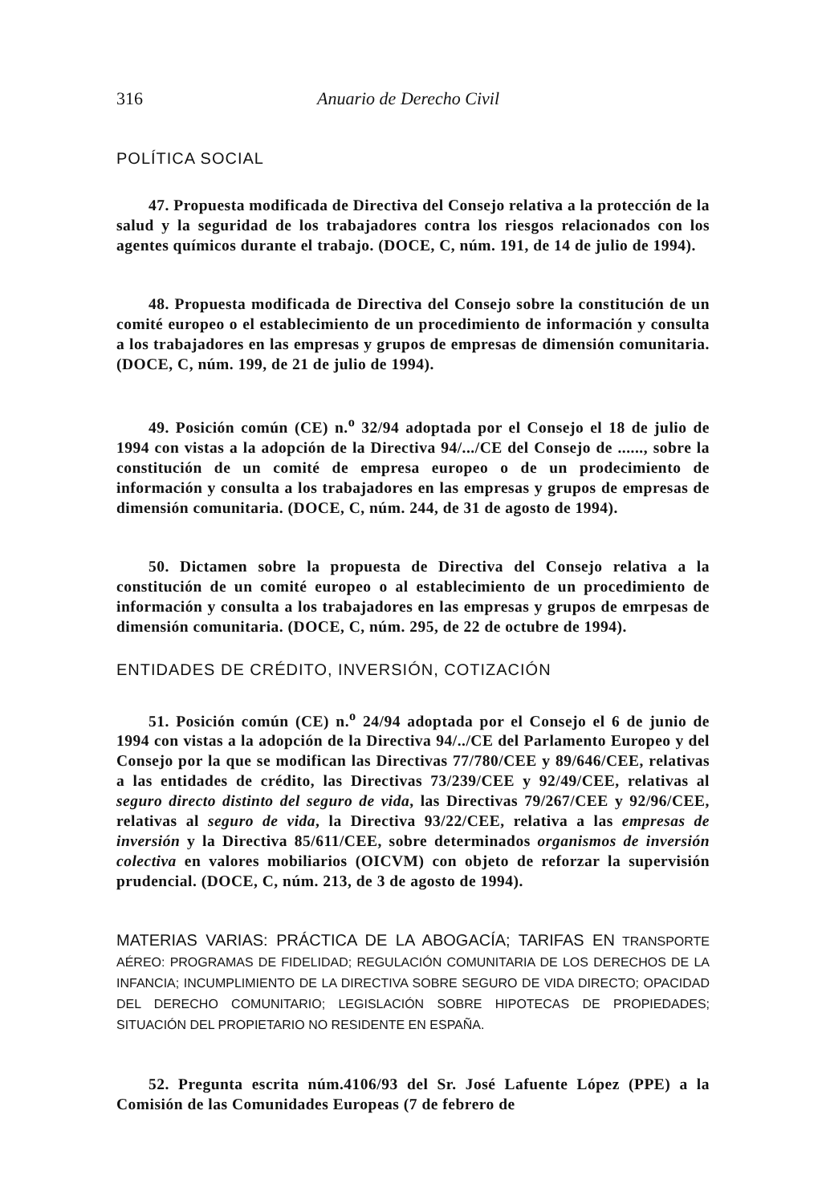316 Anuario de Derecho Civil
POLÍTICA SOCIAL
47. Propuesta modificada de Directiva del Consejo relativa a la protección de la salud y la seguridad de los trabajadores contra los riesgos relacionados con los agentes químicos durante el trabajo. (DOCE, C, núm. 191, de 14 de julio de 1994).
48. Propuesta modificada de Directiva del Consejo sobre la constitución de un comité europeo o el establecimiento de un procedimiento de información y consulta a los trabajadores en las empresas y grupos de empresas de dimensión comunitaria. (DOCE, C, núm. 199, de 21 de julio de 1994).
49. Posición común (CE) n.<sup>o</sup> 32/94 adoptada por el Consejo el 18 de julio de 1994 con vistas a la adopción de la Directiva 94/.../CE del Consejo de ......, sobre la constitución de un comité de empresa europeo o de un prodecimiento de información y consulta a los trabajadores en las empresas y grupos de empresas de dimensión comunitaria. (DOCE, C, núm. 244, de 31 de agosto de 1994).
50. Dictamen sobre la propuesta de Directiva del Consejo relativa a la constitución de un comité europeo o al establecimiento de un procedimiento de información y consulta a los trabajadores en las empresas y grupos de emrpesas de dimensión comunitaria. (DOCE, C, núm. 295, de 22 de octubre de 1994).
ENTIDADES DE CRÉDITO, INVERSIÓN, COTIZACIÓN
51. Posición común (CE) n.<sup>o</sup> 24/94 adoptada por el Consejo el 6 de junio de 1994 con vistas a la adopción de la Directiva 94/../CE del Parlamento Europeo y del Consejo por la que se modifican las Directivas 77/780/CEE y 89/646/CEE, relativas a las entidades de crédito, las Directivas 73/239/CEE y 92/49/CEE, relativas al seguro directo distinto del seguro de vida, las Directivas 79/267/CEE y 92/96/CEE, relativas al seguro de vida, la Directiva 93/22/CEE, relativa a las empresas de inversión y la Directiva 85/611/CEE, sobre determinados organismos de inversión colectiva en valores mobiliarios (OICVM) con objeto de reforzar la supervisión prudencial. (DOCE, C, núm. 213, de 3 de agosto de 1994).
MATERIAS VARIAS: PRÁCTICA DE LA ABOGACÍA; TARIFAS EN TRANSPORTE AÉREO: PROGRAMAS DE FIDELIDAD; REGULACIÓN COMUNITARIA DE LOS DERECHOS DE LA INFANCIA; INCUMPLIMIENTO DE LA DIRECTIVA SOBRE SEGURO DE VIDA DIRECTO; OPACIDAD DEL DERECHO COMUNITARIO; LEGISLACIÓN SOBRE HIPOTECAS DE PROPIEDADES; SITUACIÓN DEL PROPIETARIO NO RESIDENTE EN ESPAÑA.
52. Pregunta escrita núm.4106/93 del Sr. José Lafuente López (PPE) a la Comisión de las Comunidades Europeas (7 de febrero de